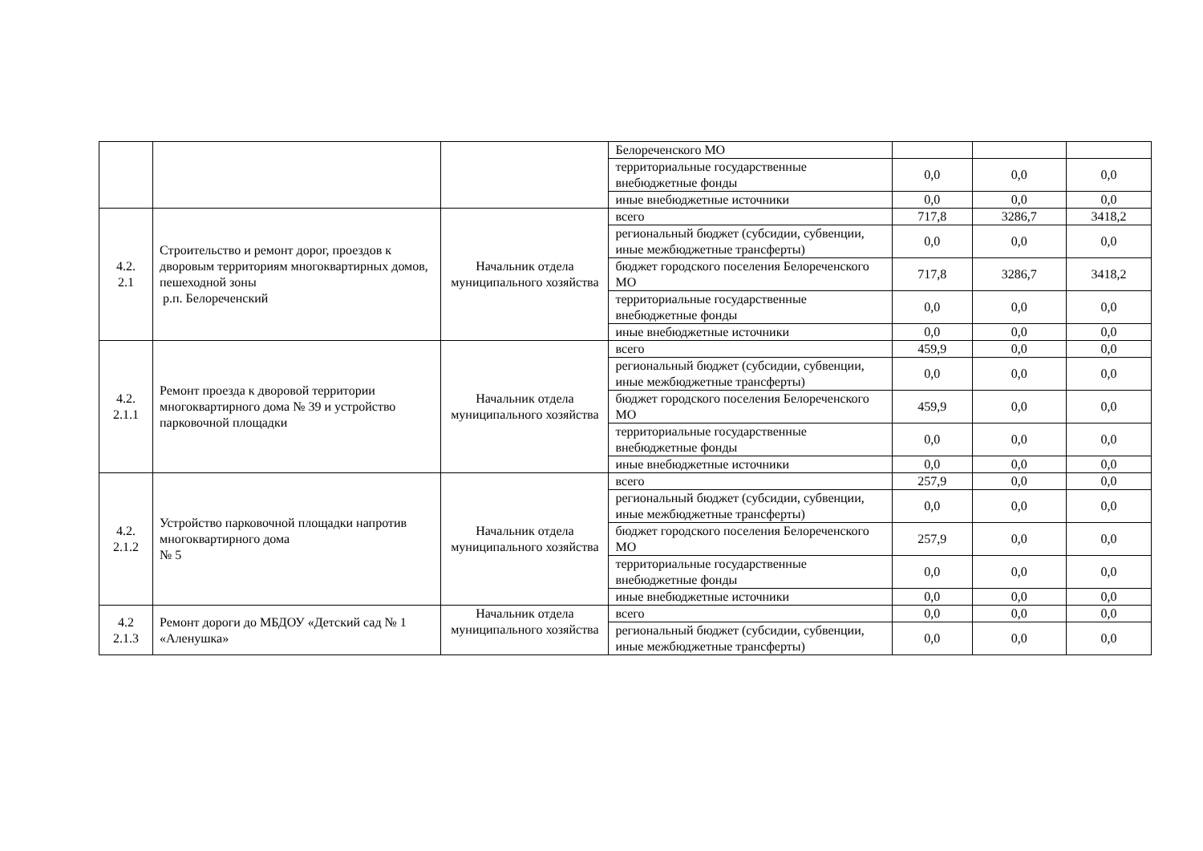| | | | Белореченского МО | | | |
| | | | территориальные государственные внебюджетные фонды | 0,0 | 0,0 | 0,0 |
| | | | иные внебюджетные источники | 0,0 | 0,0 | 0,0 |
| 4.2. 2.1 | Строительство и ремонт дорог, проездов к дворовым территориям многоквартирных домов, пешеходной зоны р.п. Белореченский | Начальник отдела муниципального хозяйства | всего | 717,8 | 3286,7 | 3418,2 |
| | | | региональный бюджет (субсидии, субвенции, иные межбюджетные трансферты) | 0,0 | 0,0 | 0,0 |
| | | | бюджет городского поселения Белореченского МО | 717,8 | 3286,7 | 3418,2 |
| | | | территориальные государственные внебюджетные фонды | 0,0 | 0,0 | 0,0 |
| | | | иные внебюджетные источники | 0,0 | 0,0 | 0,0 |
| 4.2. 2.1.1 | Ремонт проезда к дворовой территории многоквартирного дома № 39 и устройство парковочной площадки | Начальник отдела муниципального хозяйства | всего | 459,9 | 0,0 | 0,0 |
| | | | региональный бюджет (субсидии, субвенции, иные межбюджетные трансферты) | 0,0 | 0,0 | 0,0 |
| | | | бюджет городского поселения Белореченского МО | 459,9 | 0,0 | 0,0 |
| | | | территориальные государственные внебюджетные фонды | 0,0 | 0,0 | 0,0 |
| | | | иные внебюджетные источники | 0,0 | 0,0 | 0,0 |
| 4.2. 2.1.2 | Устройство парковочной площадки напротив многоквартирного дома № 5 | Начальник отдела муниципального хозяйства | всего | 257,9 | 0,0 | 0,0 |
| | | | региональный бюджет (субсидии, субвенции, иные межбюджетные трансферты) | 0,0 | 0,0 | 0,0 |
| | | | бюджет городского поселения Белореченского МО | 257,9 | 0,0 | 0,0 |
| | | | территориальные государственные внебюджетные фонды | 0,0 | 0,0 | 0,0 |
| | | | иные внебюджетные источники | 0,0 | 0,0 | 0,0 |
| 4.2 2.1.3 | Ремонт дороги до МБДОУ «Детский сад № 1 «Аленушка» | Начальник отдела муниципального хозяйства | всего | 0,0 | 0,0 | 0,0 |
| | | | региональный бюджет (субсидии, субвенции, иные межбюджетные трансферты) | 0,0 | 0,0 | 0,0 |